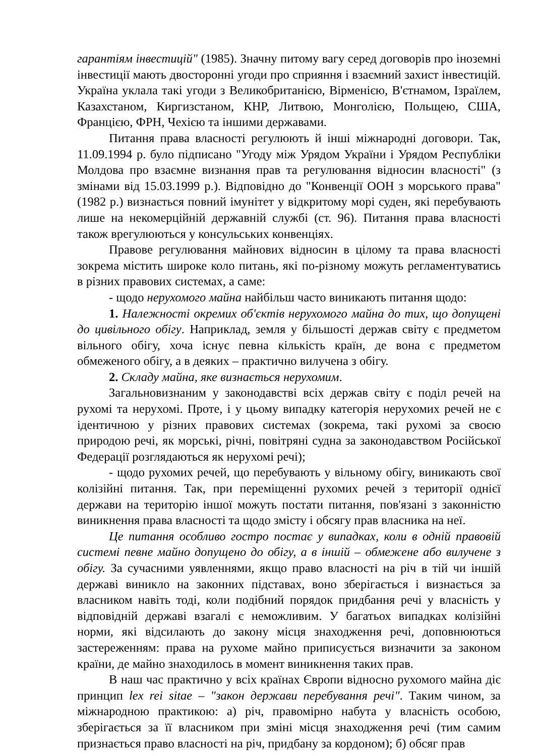гарантіям інвестицій" (1985). Значну питому вагу серед договорів про іноземні інвестиції мають двосторонні угоди про сприяння і взаємний захист інвестицій. Україна уклала такі угоди з Великобританією, Вірменією, В'єтнамом, Ізраїлем, Казахстаном, Киргизстаном, КНР, Литвою, Монголією, Польщею, США, Францією, ФРН, Чехією та іншими державами.
Питання права власності регулюють й інші міжнародні договори. Так, 11.09.1994 р. було підписано "Угоду між Урядом України і Урядом Республіки Молдова про взаємне визнання прав та регулювання відносин власності" (з змінами від 15.03.1999 р.). Відповідно до "Конвенції ООН з морського права" (1982 р.) визнається повний імунітет у відкритому морі суден, які перебувають лише на некомерційній державній службі (ст. 96). Питання права власності також врегулюються у консульських конвенціях.
Правове регулювання майнових відносин в цілому та права власності зокрема містить широке коло питань, які по-різному можуть регламентуватись в різних правових системах, а саме:
- щодо нерухомого майна найбільш часто виникають питання щодо:
1. Належності окремих об'єктів нерухомого майна до тих, що допущені до цивільного обігу. Наприклад, земля у більшості держав світу є предметом вільного обігу, хоча існує певна кількість країн, де вона є предметом обмеженого обігу, а в деяких – практично вилучена з обігу.
2. Складу майна, яке визнається нерухомим.
Загальновизнаним у законодавстві всіх держав світу є поділ речей на рухомі та нерухомі. Проте, і у цьому випадку категорія нерухомих речей не є ідентичною у різних правових системах (зокрема, такі рухомі за своєю природою речі, як морські, річні, повітряні судна за законодавством Російської Федерації розглядаються як нерухомі речі);
- щодо рухомих речей, що перебувають у вільному обігу, виникають свої колізійні питання. Так, при переміщенні рухомих речей з території однієї держави на територію іншої можуть постати питання, пов'язані з законністю виникнення права власності та щодо змісту і обсягу прав власника на неї.
Це питання особливо гостро постає у випадках, коли в одній правовій системі певне майно допущено до обігу, а в іншій – обмежене або вилучене з обігу. За сучасними уявленнями, якщо право власності на річ в тій чи іншій державі виникло на законних підставах, воно зберігається і визнається за власником навіть тоді, коли подібний порядок придбання речі у власність у відповідній державі взагалі є неможливим. У багатьох випадках колізійні норми, які відсилають до закону місця знаходження речі, доповнюються застереженням: права на рухоме майно приписується визначити за законом країни, де майно знаходилось в момент виникнення таких прав.
В наш час практично у всіх країнах Європи відносно рухомого майна діє принцип lex rei sitae – "закон держави перебування речі". Таким чином, за міжнародною практикою: а) річ, правомірно набута у власність особою, зберігається за її власником при зміні місця знаходження речі (тим самим признається право власності на річ, придбану за кордоном); б) обсяг прав